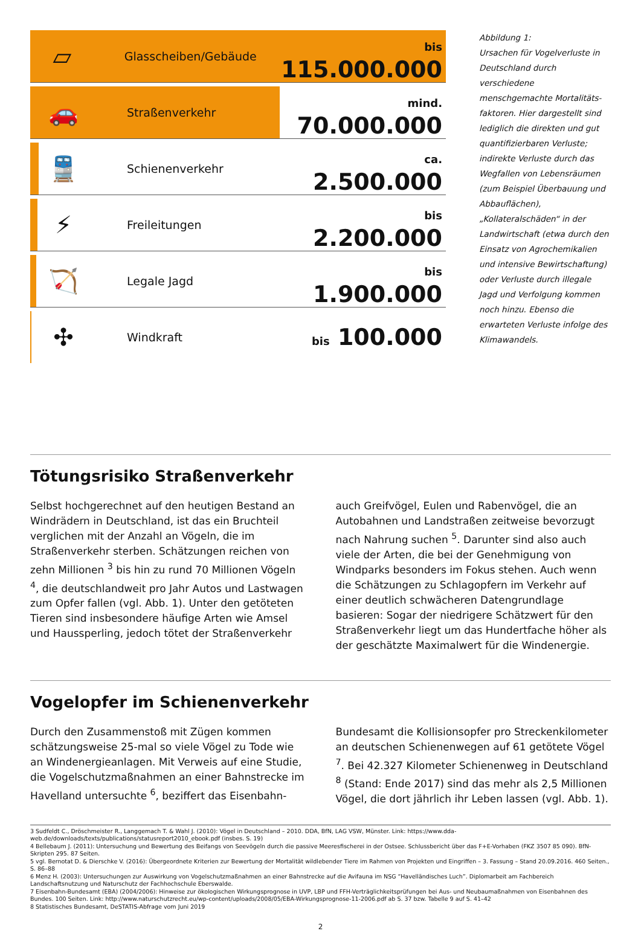▱
Glasscheiben/Gebäude bis 115.000.000
🚗
Straßenverkehr mind. 70.000.000
🚆
Schienenverkehr ca. 2.500.000
⚡
Freileitungen bis 2.200.000
🏹
Legale Jagd bis 1.900.000
✣
Windkraft bis 100.000
Abbildung 1:
Ursachen für Vogelverluste in Deutschland durch verschiedene menschgemachte Mortalitäts­faktoren. Hier dargestellt sind lediglich die direkten und gut quantifizierbaren Verluste; indirekte Verluste durch das Wegfallen von Lebensräumen (zum Beispiel Überbauung und Ab­bauflächen), „Kollateralschäden“ in der Landwirtschaft (etwa durch den Einsatz von Agrochemikalien und intensive Bewirtschaftung) oder Verluste durch illegale Jagd und Verfolgung kommen noch hin­zu. Ebenso die erwarteten Verluste infolge des Klimawandels.
Tötungsrisiko Straßenverkehr
Selbst hochgerechnet auf den heutigen Bestand an Wind­rädern in Deutschland, ist das ein Bruchteil verglichen mit der Anzahl an Vögeln, die im Straßenverkehr sterben. Schätzungen reichen von zehn Millionen <sup>3</sup> bis hin zu rund 70 Millionen Vögeln <sup>4</sup>, die deutschlandweit pro Jahr Autos und Lastwagen zum Opfer fallen (vgl. Abb. 1). Unter den getöteten Tieren sind insbesondere häufige Arten wie Amsel und Haussperling, jedoch tötet der Straßenverkehr auch Greifvögel, Eulen und Rabenvögel, die an Autobahnen und Landstraßen zeitweise bevorzugt nach Nahrung su­chen <sup>5</sup>. Darunter sind also auch viele der Arten, die bei der Genehmigung von Windparks besonders im Fokus stehen. Auch wenn die Schätzungen zu Schlagopfern im Verkehr auf einer deutlich schwächeren Datengrundlage basieren: Sogar der niedrigere Schätzwert für den Straßenverkehr liegt um das Hundertfache höher als der geschätzte Maxi­malwert für die Windenergie.
Vogelopfer im Schienenverkehr
Durch den Zusammenstoß mit Zügen kommen schät­zungsweise 25-mal so viele Vögel zu Tode wie an Windenergieanlagen. Mit Verweis auf eine Studie, die Vogelschutzmaßnahmen an einer Bahnstrecke im Havel­land untersuchte <sup>6</sup>, beziffert das Eisenbahn-Bundesamt die Kollisionsopfer pro Streckenkilometer an deutschen Schienenwegen auf 61 getötete Vögel <sup>7</sup>. Bei 42.327 Kilometer Schienenweg in Deutschland <sup>8</sup> (Stand: Ende 2017) sind das mehr als 2,5 Millionen Vögel, die dort jährlich ihr Leben lassen (vgl. Abb. 1).
3 Sudfeldt C., Dröschmeister R., Langgemach T. & Wahl J. (2010): Vögel in Deutschland – 2010. DDA, BfN, LAG VSW, Münster. Link: https://www.dda-web.de/downloads/texts/publications/statusreport2010_ebook.pdf (insbes. S. 19)
4 Bellebaum J. (2011): Untersuchung und Bewertung des Beifangs von Seevögeln durch die passive Meeresfischerei in der Ostsee. Schlussbericht über das F+E-Vorhaben (FKZ 3507 85 090). BfN-Skripten 295. 87 Seiten.
5 vgl. Bernotat D. & Dierschke V. (2016): Übergeordnete Kriterien zur Bewertung der Mortalität wildlebender Tiere im Rahmen von Projekten und Eingriffen – 3. Fassung – Stand 20.09.2016. 460 Seiten., S. 86–88
6 Menz H. (2003): Untersuchungen zur Auswirkung von Vogelschutzmaßnahmen an einer Bahnstrecke auf die Avifauna im NSG “Havelländisches Luch”. Diplomarbeit am Fachbereich Landschaftsnutzung und Naturschutz der Fachhochschule Eberswalde.
7 Eisenbahn-Bundesamt (EBA) (2004/2006): Hinweise zur ökologischen Wirkungsprognose in UVP, LBP und FFH-Verträglichkeitsprüfungen bei Aus- und Neubaumaßnahmen von Eisenbahnen des Bundes. 100 Seiten. Link: http://www.naturschutzrecht.eu/wp-content/uploads/2008/05/EBA-Wirkungsprognose-11-2006.pdf ab S. 37 bzw. Tabelle 9 auf S. 41–42
8 Statistisches Bundesamt, DeSTATIS-Abfrage vom Juni 2019
2